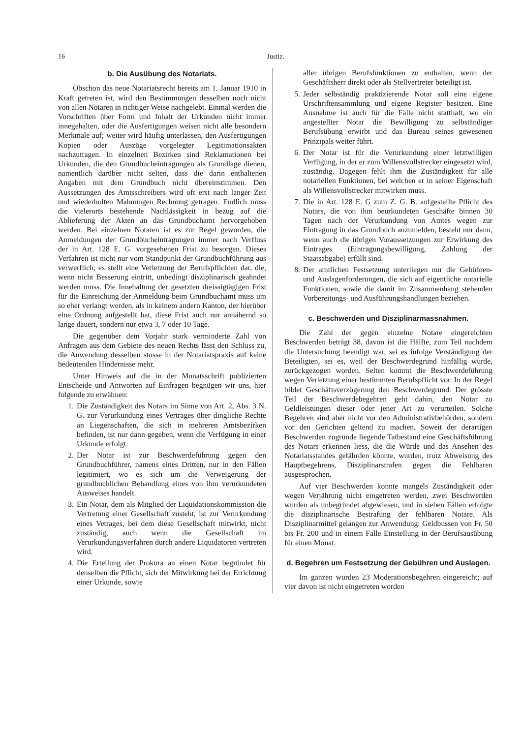16 Justiz.
b. Die Ausübung des Notariats.
Obschon das neue Notariatsrecht bereits am 1. Januar 1910 in Kraft getreten ist, wird den Bestimmungen desselben noch nicht von allen Notaren in richtiger Weise nachgelebt. Einmal werden die Vorschriften über Form und Inhalt der Urkunden nicht immer innegehalten, oder die Ausfertigungen weisen nicht alle besondern Merkmale auf; weiter wird häufig unterlassen, den Ausfertigungen Kopien oder Auszüge vorgelegter Legitimationsakten nachzutragen. In einzelnen Bezirken sind Reklamationen bei Urkunden, die den Grundbucheintragungen als Grundlage dienen, namentlich darüber nicht selten, dass die darin enthaltenen Angaben mit dem Grundbuch nicht übereinstimmen. Den Aussetzungen des Amtsschreibers wird oft erst nach langer Zeit und wiederholten Mahnungen Rechnung getragen. Endlich muss die vielerorts bestehende Nachlässigkeit in bezug auf die Ablieferung der Akten an das Grundbuchamt hervorgehoben werden. Bei einzelnen Notaren ist es zur Regel geworden, die Anmeldungen der Grundbucheintragungen immer nach Verfluss der in Art. 128 E. G. vorgesehenen Frist zu besorgen. Dieses Verfahren ist nicht nur vom Standpunkt der Grundbuchführung aus verwerflich; es stellt eine Verletzung der Berufspflichten dar, die, wenn nicht Besserung eintritt, unbedingt disziplinarisch geahndet werden muss. Die Innehaltung der gesetzten dreissigtägigen Frist für die Einreichung der Anmeldung beim Grundbuchamt muss um so eher verlangt werden, als in keinem andern Kanton, der hierüber eine Ordnung aufgestellt hat, diese Frist auch nur annähernd so lange dauert, sondern nur etwa 3, 7 oder 10 Tage.
Die gegenüber dem Vorjahr stark verminderte Zahl von Anfragen aus dem Gebiete des neuen Rechts lässt den Schluss zu, die Anwendung desselben stosse in der Notariatspraxis auf keine bedeutenden Hindernisse mehr.
Unter Hinweis auf die in der Monatsschrift publizierten Entscheide und Antworten auf Einfragen begnügen wir uns, hier folgende zu erwähnen:
1. Die Zuständigkeit des Notars im Sinne von Art. 2, Abs. 3 N. G. zur Verurkundung eines Vertrages über dingliche Rechte an Liegenschaften, die sich in mehreren Amtsbezirken befinden, ist nur dann gegeben, wenn die Verfügung in einer Urkunde erfolgt.
2. Der Notar ist zur Beschwerdeführung gegen den Grundbuchführer, namens eines Dritten, nur in den Fällen legitimiert, wo es sich um die Verweigerung der grundbuchlichen Behandlung eines von ihm verurkundeten Ausweises handelt.
3. Ein Notar, dem als Mitglied der Liquidationskommission die Vertretung einer Gesellschaft zusteht, ist zur Verurkundung eines Vetrages, bei dem diese Gesellschaft mitwirkt, nicht zuständig, auch wenn die Gesellschaft im Verurkundungsverfahren durch andere Liquidatoren vertreten wird.
4. Die Erteilung der Prokura an einen Notar begründet für denselben die Pflicht, sich der Mitwirkung bei der Errichtung einer Urkunde, sowie
aller übrigen Berufsfunktionen zu enthalten, wenn der Geschäftsherr direkt oder als Stellvertreter beteiligt ist.
5. Jeder selbständig praktizierende Notar soll eine eigene Urschriftensammlung und eigene Register besitzen. Eine Ausnahme ist auch für die Fälle nicht statthaft, wo ein angestellter Notar die Bewilligung zu selbständiger Berufsübung erwirbt und das Bureau seines gewesenen Prinzipals weiter führt.
6. Der Notar ist für die Verurkundung einer letztwilligen Verfügung, in der er zum Willensvollstrecker eingesetzt wird, zuständig. Dagegen fehlt ihm die Zuständigkeit für alle notariellen Funktionen, bei welchen er in seiner Eigenschaft als Willensvollstrecker mitwirken muss.
7. Die in Art. 128 E. G zum Z. G. B. aufgestellte Pflicht des Notars, die von ihm beurkundeten Geschäfte binnen 30 Tagen nach der Verurkundung von Amtes wegen zur Eintragung in das Grundbuch anzumelden, besteht nur dann, wenn auch die übrigen Voraussetzungen zur Erwirkung des Eintrages (Eintragungsbewilligung, Zahlung der Staatsabgabe) erfüllt sind.
8. Der amtlichen Festsetzung unterliegen nur die Gebühren- und Auslagenforderungen, die sich auf eigentliche notarielle Funktionen, sowie die damit im Zusammenhang stehenden Vorbereitungs- und Ausführungshandlungen beziehen.
c. Beschwerden und Disziplinarmassnahmen.
Die Zahl der gegen einzelne Notare eingereichten Beschwerden beträgt 38, davon ist die Hälfte, zum Teil nachdem die Untersuchung beendigt war, sei es infolge Verständigung der Beteiligten, sei es, weil der Beschwerdegrund hinfällig wurde, zurückgezogen worden. Selten kommt die Beschwerdeführung wegen Verletzung einer bestimmten Berufspflicht vor. In der Regel bildet Geschäftsverzögerung den Beschwerdegrund. Der grösste Teil der Beschwerdebegehren geht dahin, den Notar zu Geldleistungen dieser oder jener Art zu verurteilen. Solche Begehren sind aber nicht vor den Administrativbehörden, sondern vor den Gerichten geltend zu machen. Soweit der derartigen Beschwerden zugrunde liegende Tatbestand eine Geschäftsführung des Notars erkennen liess, die die Würde und das Ansehen des Notariatsstandes gefährden könnte, wurden, trotz Abweisung des Hauptbegehrens, Disziplinarstrafen gegen die Fehlbaren ausgesprochen.
Auf vier Beschwerden konnte mangels Zuständigkeit oder wegen Verjährung nicht eingetreten werden, zwei Beschwerden wurden als unbegründet abgewiesen, und in sieben Fällen erfolgte die disziplinarische Bestrafung der fehlbaren Notare. Als Disziplinarmittel gelangen zur Anwendung: Geldbussen von Fr. 50 bis Fr. 200 und in einem Falle Einstellung in der Berufsausübung für einen Monat.
d. Begehren um Festsetzung der Gebühren und Auslagen.
Im ganzen wurden 23 Moderationsbegehren eingereicht; auf vier davon ist nicht eingetreten worden